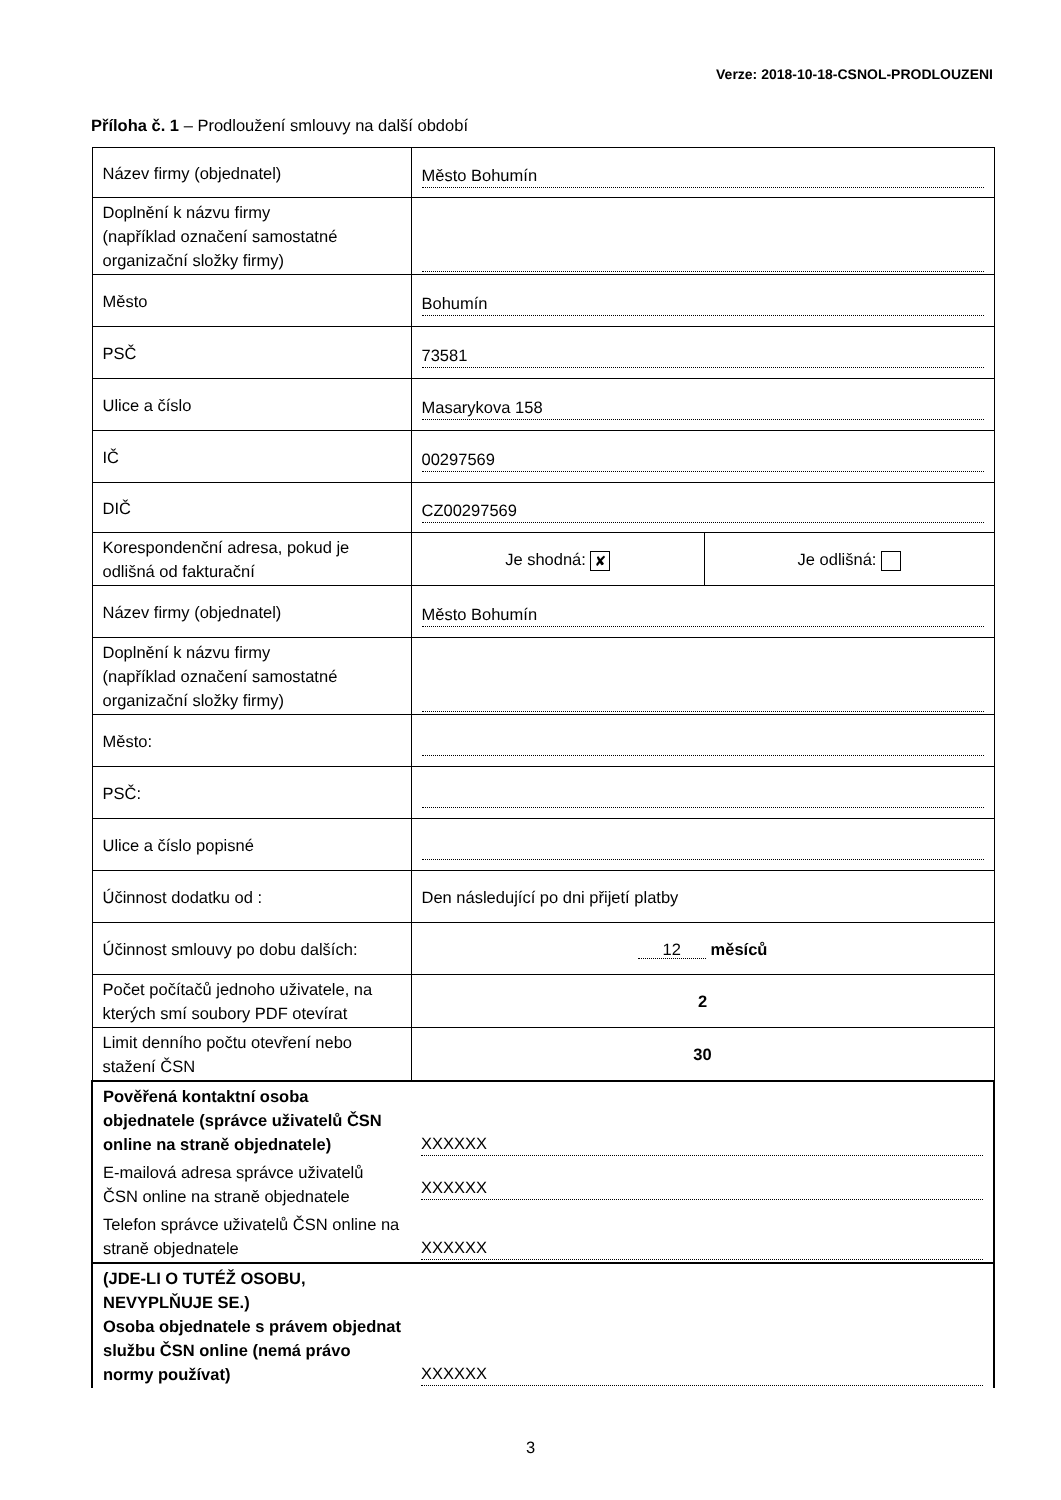Verze: 2018-10-18-CSNOL-PRODLOUZENI
Příloha č. 1 – Prodloužení smlouvy na další období
| Název firmy (objednatel) | Město Bohumín | |
| Doplnění k názvu firmy (například označení samostatné organizační složky firmy) | | |
| Město | Bohumín | |
| PSČ | 73581 | |
| Ulice a číslo | Masarykova 158 | |
| IČ | 00297569 | |
| DIČ | CZ00297569 | |
| Korespondenční adresa, pokud je odlišná od fakturační | Je shodná: ✘ | Je odlišná: |
| Název firmy (objednatel) | Město Bohumín | |
| Doplnění k názvu firmy (například označení samostatné organizační složky firmy) | | |
| Město: | | |
| PSČ: | | |
| Ulice a číslo popisné | | |
| Účinnost dodatku od : | Den následující po dni přijetí platby | |
| Účinnost smlouvy po dobu dalších: | 12 měsíců | |
| Počet počítačů jednoho uživatele, na kterých smí soubory PDF otevírat | 2 | |
| Limit denního počtu otevření nebo stažení ČSN | 30 | |
| Pověřená kontaktní osoba objednatele (správce uživatelů ČSN online na straně objednatele) | XXXXXX | |
| E-mailová adresa správce uživatelů ČSN online na straně objednatele | XXXXXX | |
| Telefon správce uživatelů ČSN online na straně objednatele | XXXXXX | |
| (JDE-LI O TUTÉŽ OSOBU, NEVYPLŇUJE SE.) Osoba objednatele s právem objednat službu ČSN online (nemá právo normy používat) | XXXXXX | |
3